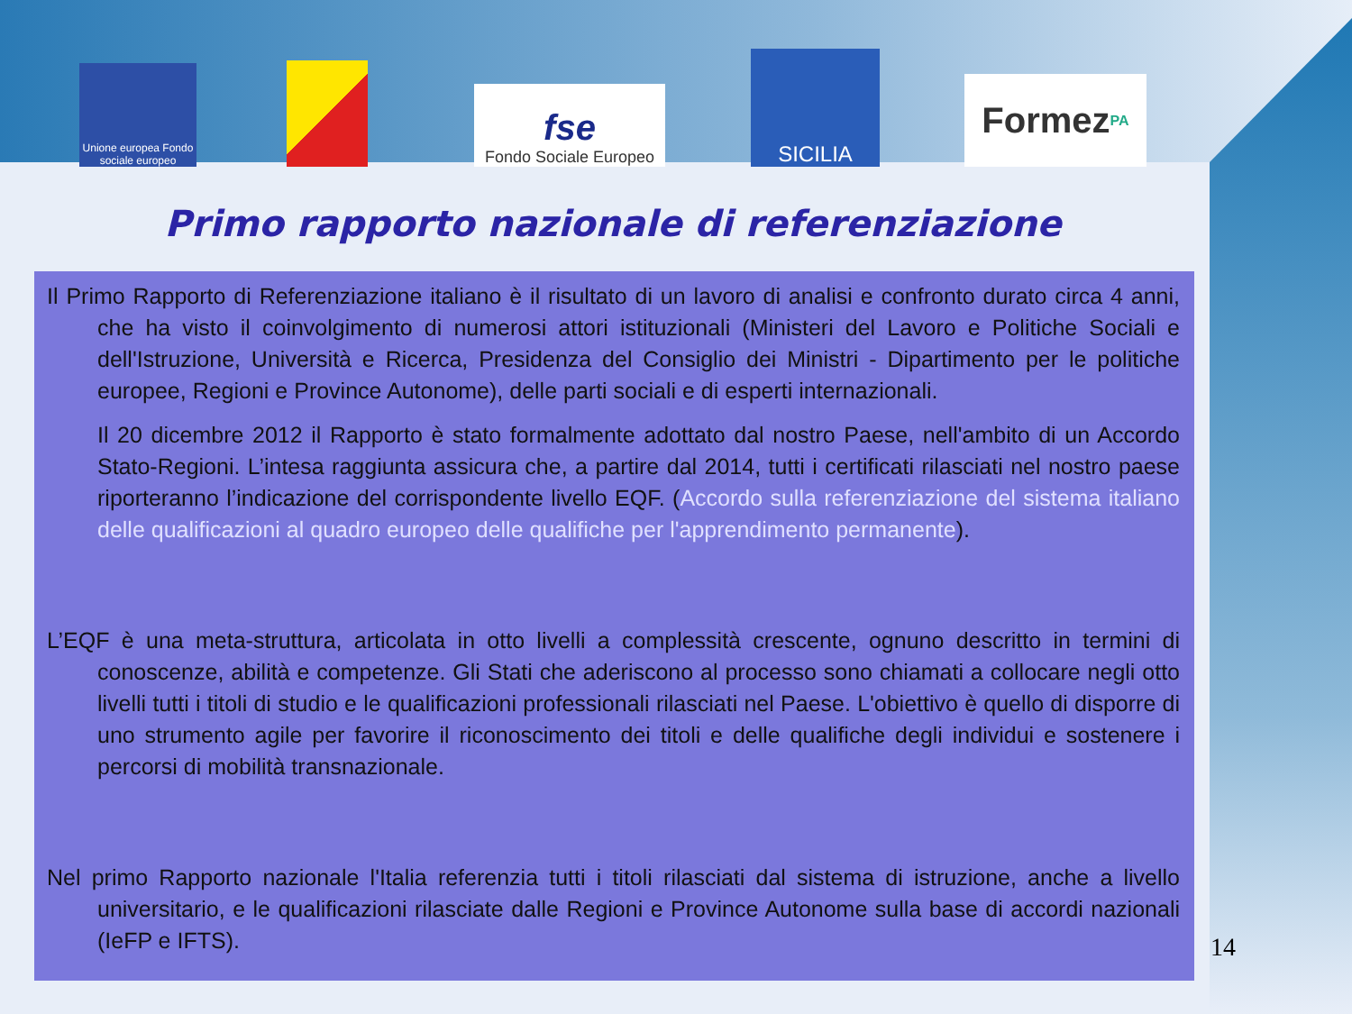Unione europea Fondo sociale europeo
fse
Fondo Sociale Europeo
SICILIA
Formez PA
Primo rapporto nazionale di referenziazione
Il Primo Rapporto di Referenziazione italiano è il risultato di un lavoro di analisi e confronto durato circa 4 anni, che ha visto il coinvolgimento di numerosi attori istituzionali (Ministeri del Lavoro e Politiche Sociali e dell'Istruzione, Università e Ricerca, Presidenza del Consiglio dei Ministri - Dipartimento per le politiche europee, Regioni e Province Autonome), delle parti sociali e di esperti internazionali.
Il 20 dicembre 2012 il Rapporto è stato formalmente adottato dal nostro Paese, nell'ambito di un Accordo Stato-Regioni. L’intesa raggiunta assicura che, a partire dal 2014, tutti i certificati rilasciati nel nostro paese riporteranno l’indicazione del corrispondente livello EQF. (Accordo sulla referenziazione del sistema italiano delle qualificazioni al quadro europeo delle qualifiche per l'apprendimento permanente).
L’EQF è una meta-struttura, articolata in otto livelli a complessità crescente, ognuno descritto in termini di conoscenze, abilità e competenze. Gli Stati che aderiscono al processo sono chiamati a collocare negli otto livelli tutti i titoli di studio e le qualificazioni professionali rilasciati nel Paese. L'obiettivo è quello di disporre di uno strumento agile per favorire il riconoscimento dei titoli e delle qualifiche degli individui e sostenere i percorsi di mobilità transnazionale.
Nel primo Rapporto nazionale l'Italia referenzia tutti i titoli rilasciati dal sistema di istruzione, anche a livello universitario, e le qualificazioni rilasciate dalle Regioni e Province Autonome sulla base di accordi nazionali (IeFP e IFTS).
14